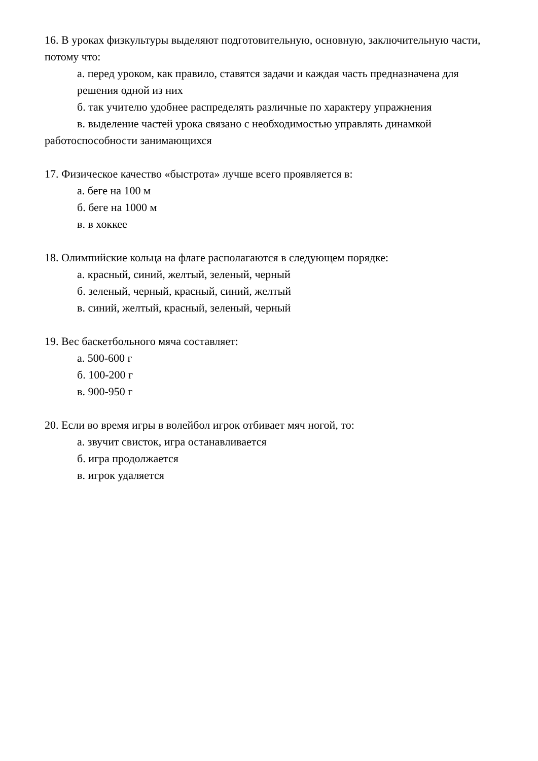16. В уроках физкультуры выделяют подготовительную, основную, заключительную части, потому что:
а. перед уроком, как правило, ставятся задачи и каждая часть предназначена для решения одной из них
б. так учителю удобнее распределять различные по характеру упражнения
в. выделение частей урока связано с необходимостью управлять динамкой работоспособности занимающихся
17. Физическое качество «быстрота» лучше всего проявляется в:
а. беге на 100 м
б. беге на 1000 м
в. в хоккее
18. Олимпийские кольца на флаге располагаются в следующем порядке:
а. красный, синий, желтый, зеленый, черный
б. зеленый, черный, красный, синий, желтый
в. синий, желтый, красный, зеленый, черный
19. Вес баскетбольного мяча составляет:
а. 500-600 г
б. 100-200 г
в. 900-950 г
20. Если во время игры в волейбол игрок отбивает мяч ногой, то:
а. звучит свисток, игра останавливается
б. игра продолжается
в. игрок удаляется